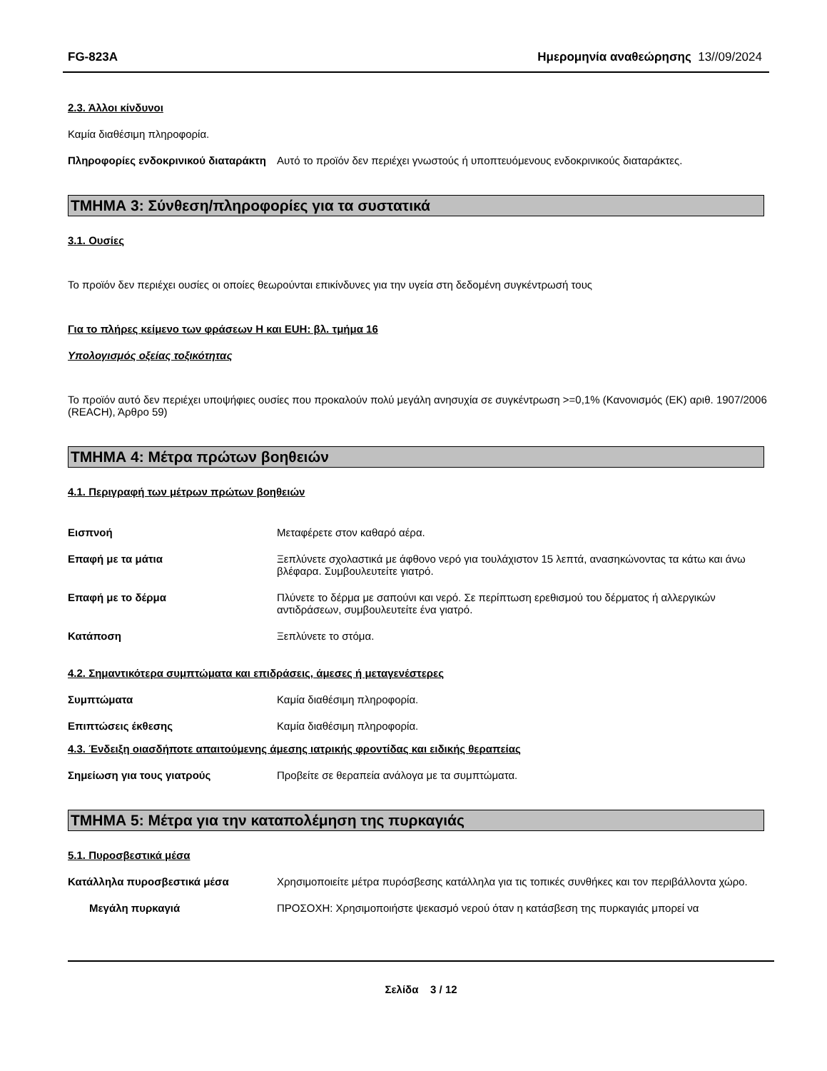FG-823A Ημερομηνία αναθεώρησης 13//09/2024
2.3. Άλλοι κίνδυνοι
Καμία διαθέσιμη πληροφορία.
Πληροφορίες ενδοκρινικού διαταράκτη
Αυτό το προϊόν δεν περιέχει γνωστούς ή υποπτευόμενους ενδοκρινικούς διαταράκτες.
ΤΜΗΜΑ 3: Σύνθεση/πληροφορίες για τα συστατικά
3.1. Ουσίες
Το προϊόν δεν περιέχει ουσίες οι οποίες θεωρούνται επικίνδυνες για την υγεία στη δεδομένη συγκέντρωσή τους
Για το πλήρες κείμενο των φράσεων H και EUH: βλ. τμήμα 16
Υπολογισμός οξείας τοξικότητας
Το προϊόν αυτό δεν περιέχει υποψήφιες ουσίες που προκαλούν πολύ μεγάλη ανησυχία σε συγκέντρωση >=0,1% (Κανονισμός (ΕΚ) αριθ. 1907/2006 (REACH), Άρθρο 59)
ΤΜΗΜΑ 4: Μέτρα πρώτων βοηθειών
4.1. Περιγραφή των μέτρων πρώτων βοηθειών
Εισπνοή Μεταφέρετε στον καθαρό αέρα.
Επαφή με τα μάτια Ξεπλύνετε σχολαστικά με άφθονο νερό για τουλάχιστον 15 λεπτά, ανασηκώνοντας τα κάτω και άνω βλέφαρα. Συμβουλευτείτε γιατρό.
Επαφή με το δέρμα Πλύνετε το δέρμα με σαπούνι και νερό. Σε περίπτωση ερεθισμού του δέρματος ή αλλεργικών αντιδράσεων, συμβουλευτείτε ένα γιατρό.
Κατάποση Ξεπλύνετε το στόμα.
4.2. Σημαντικότερα συμπτώματα και επιδράσεις, άμεσες ή μεταγενέστερες
Συμπτώματα Καμία διαθέσιμη πληροφορία.
Επιπτώσεις έκθεσης Καμία διαθέσιμη πληροφορία.
4.3. Ένδειξη οιασδήποτε απαιτούμενης άμεσης ιατρικής φροντίδας και ειδικής θεραπείας
Σημείωση για τους γιατρούς Προβείτε σε θεραπεία ανάλογα με τα συμπτώματα.
ΤΜΗΜΑ 5: Μέτρα για την καταπολέμηση της πυρκαγιάς
5.1. Πυροσβεστικά μέσα
Κατάλληλα πυροσβεστικά μέσα Χρησιμοποιείτε μέτρα πυρόσβεσης κατάλληλα για τις τοπικές συνθήκες και τον περιβάλλοντα χώρο.
Μεγάλη πυρκαγιά ΠΡΟΣΟΧΗ: Χρησιμοποιήστε ψεκασμό νερού όταν η κατάσβεση της πυρκαγιάς μπορεί να
Σελίδα 3 / 12